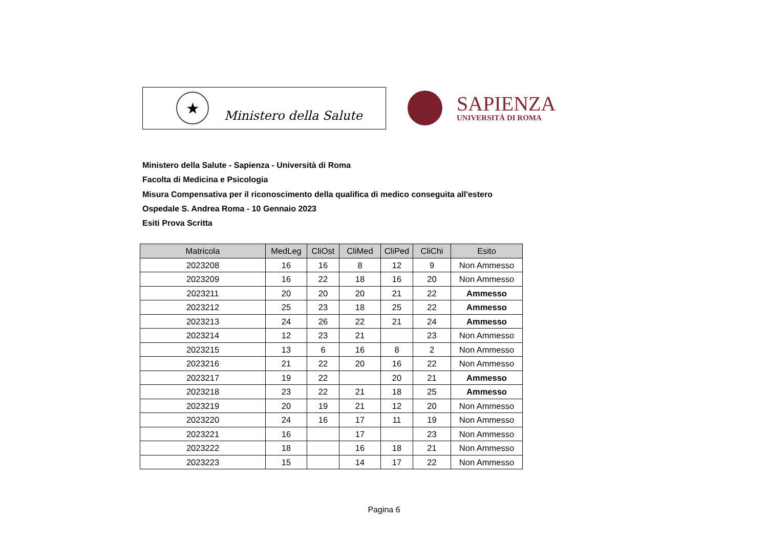★
Ministero della Salute
SAPIENZA
UNIVERSITÀ DI ROMA
Ministero della Salute - Sapienza - Università di Roma
Facolta di Medicina e Psicologia
Misura Compensativa per il riconoscimento della qualifica di medico conseguita all'estero
Ospedale S. Andrea Roma - 10 Gennaio 2023
Esiti Prova Scritta
| Matricola | MedLeg | CliOst | CliMed | CliPed | CliChi | Esito |
| --- | --- | --- | --- | --- | --- | --- |
| 2023208 | 16 | 16 | 8 | 12 | 9 | Non Ammesso |
| 2023209 | 16 | 22 | 18 | 16 | 20 | Non Ammesso |
| 2023211 | 20 | 20 | 20 | 21 | 22 | Ammesso |
| 2023212 | 25 | 23 | 18 | 25 | 22 | Ammesso |
| 2023213 | 24 | 26 | 22 | 21 | 24 | Ammesso |
| 2023214 | 12 | 23 | 21 | | 23 | Non Ammesso |
| 2023215 | 13 | 6 | 16 | 8 | 2 | Non Ammesso |
| 2023216 | 21 | 22 | 20 | 16 | 22 | Non Ammesso |
| 2023217 | 19 | 22 | | 20 | 21 | Ammesso |
| 2023218 | 23 | 22 | 21 | 18 | 25 | Ammesso |
| 2023219 | 20 | 19 | 21 | 12 | 20 | Non Ammesso |
| 2023220 | 24 | 16 | 17 | 11 | 19 | Non Ammesso |
| 2023221 | 16 | | 17 | | 23 | Non Ammesso |
| 2023222 | 18 | | 16 | 18 | 21 | Non Ammesso |
| 2023223 | 15 | | 14 | 17 | 22 | Non Ammesso |
Pagina 6